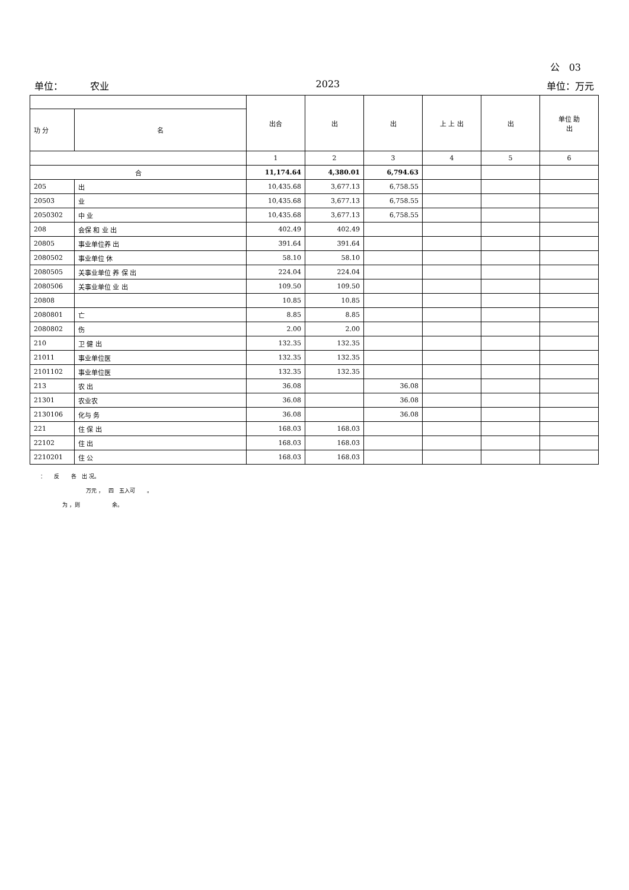公 03
单位： 农业 2023 单位：万元
| | | 出合 | 出 | 出 | 上 上 出 | 出 | 单位 助 出 |
| --- | --- | --- | --- | --- | --- | --- | --- |
| 功 分 | 名 | | | | | | |
| | | 1 | 2 | 3 | 4 | 5 | 6 |
| 合 | | 11,174.64 | 4,380.01 | 6,794.63 | | | |
| 205 | 出 | 10,435.68 | 3,677.13 | 6,758.55 | | | |
| 20503 | 业 | 10,435.68 | 3,677.13 | 6,758.55 | | | |
| 2050302 | 中 业 | 10,435.68 | 3,677.13 | 6,758.55 | | | |
| 208 | 会保 和 业 出 | 402.49 | 402.49 | | | | |
| 20805 | 事业单位养 出 | 391.64 | 391.64 | | | | |
| 2080502 | 事业单位 休 | 58.10 | 58.10 | | | | |
| 2080505 | 关事业单位 养 保 出 | 224.04 | 224.04 | | | | |
| 2080506 | 关事业单位 业 出 | 109.50 | 109.50 | | | | |
| 20808 | | 10.85 | 10.85 | | | | |
| 2080801 | 亡 | 8.85 | 8.85 | | | | |
| 2080802 | 伤 | 2.00 | 2.00 | | | | |
| 210 | 卫 健 出 | 132.35 | 132.35 | | | | |
| 21011 | 事业单位医 | 132.35 | 132.35 | | | | |
| 2101102 | 事业单位医 | 132.35 | 132.35 | | | | |
| 213 | 农 出 | 36.08 | | 36.08 | | | |
| 21301 | 农业农 | 36.08 | | 36.08 | | | |
| 2130106 | 化与 务 | 36.08 | | 36.08 | | | |
| 221 | 住 保 出 | 168.03 | 168.03 | | | | |
| 22102 | 住 出 | 168.03 | 168.03 | | | | |
| 2210201 | 住 公 | 168.03 | 168.03 | | | | |
： 反 各 出 况。
万元 ， 四 五入可 。
为 ，则 余。